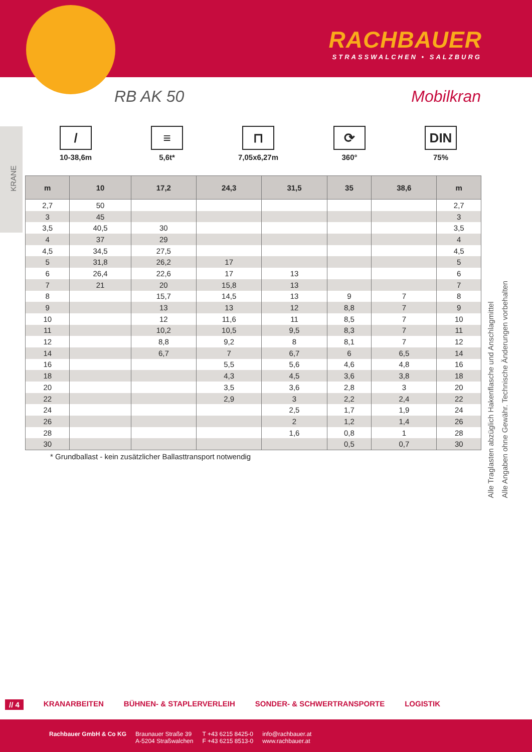RACHBAUER
STRASSWALCHEN • SALZBURG
RB AK 50 Mobilkran
/
10-38,6m
≡
5,6t*
⊓
7,05x6,27m
⟳
360°
DIN
75%
| m | 10 | 17,2 | 24,3 | 31,5 | 35 | 38,6 | m |
| --- | --- | --- | --- | --- | --- | --- | --- |
| 2,7 | 50 | | | | | | 2,7 |
| 3 | 45 | | | | | | 3 |
| 3,5 | 40,5 | 30 | | | | | 3,5 |
| 4 | 37 | 29 | | | | | 4 |
| 4,5 | 34,5 | 27,5 | | | | | 4,5 |
| 5 | 31,8 | 26,2 | 17 | | | | 5 |
| 6 | 26,4 | 22,6 | 17 | 13 | | | 6 |
| 7 | 21 | 20 | 15,8 | 13 | | | 7 |
| 8 | | 15,7 | 14,5 | 13 | 9 | 7 | 8 |
| 9 | | 13 | 13 | 12 | 8,8 | 7 | 9 |
| 10 | | 12 | 11,6 | 11 | 8,5 | 7 | 10 |
| 11 | | 10,2 | 10,5 | 9,5 | 8,3 | 7 | 11 |
| 12 | | 8,8 | 9,2 | 8 | 8,1 | 7 | 12 |
| 14 | | 6,7 | 7 | 6,7 | 6 | 6,5 | 14 |
| 16 | | | 5,5 | 5,6 | 4,6 | 4,8 | 16 |
| 18 | | | 4,3 | 4,5 | 3,6 | 3,8 | 18 |
| 20 | | | 3,5 | 3,6 | 2,8 | 3 | 20 |
| 22 | | | 2,9 | 3 | 2,2 | 2,4 | 22 |
| 24 | | | | 2,5 | 1,7 | 1,9 | 24 |
| 26 | | | | 2 | 1,2 | 1,4 | 26 |
| 28 | | | | 1,6 | 0,8 | 1 | 28 |
| 30 | | | | | 0,5 | 0,7 | 30 |
* Grundballast - kein zusätzlicher Ballasttransport notwendig
Alle Traglasten abzüglich Hakenflasche und Anschlagmittel
Alle Angaben ohne Gewähr. Technische Änderungen vorbehalten
KRANE
// 4 KRANARBEITEN BÜHNEN- & STAPLERVERLEIH SONDER- & SCHWERTRANSPORTE LOGISTIK
Rachbauer GmbH & Co KG Braunauer Straße 39
A-5204 Straßwalchen
T +43 6215 8425-0
F +43 6215 8513-0
info@rachbauer.at
www.rachbauer.at